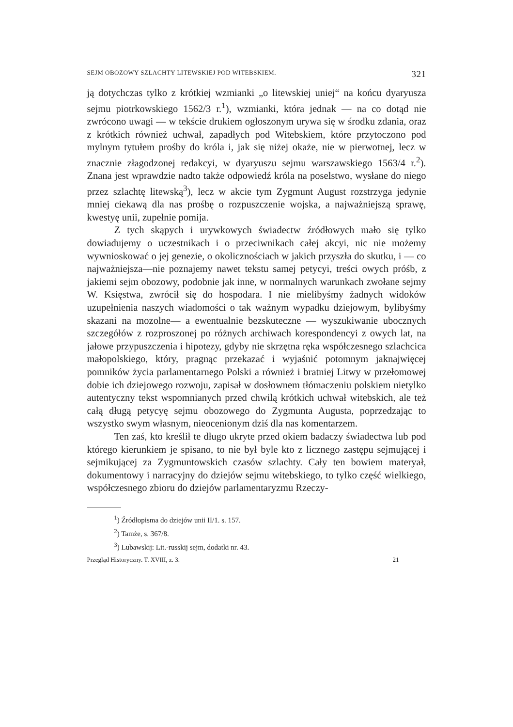SEJM OBOZOWY SZLACHTY LITEWSKIEJ POD WITEBSKIEM. 321
ją dotychczas tylko z krótkiej wzmianki „o litewskiej uniej“ na końcu dyaryusza sejmu piotrkowskiego 1562/3 r.<sup>1</sup>), wzmianki, która jednak — na co dotąd nie zwrócono uwagi — w tekście drukiem ogłoszonym urywa się w środku zdania, oraz z krótkich również uchwał, zapadłych pod Witebskiem, które przytoczono pod mylnym tytułem prośby do króla i, jak się niżej okaże, nie w pierwotnej, lecz w znacznie złagodzonej redakcyi, w dyaryuszu sejmu warszawskiego 1563/4 r.<sup>2</sup>). Znana jest wprawdzie nadto także odpowiedź króla na poselstwo, wysłane do niego przez szlachtę litewską<sup>3</sup>), lecz w akcie tym Zygmunt August rozstrzyga jedynie mniej ciekawą dla nas prośbę o rozpuszczenie wojska, a najważniejszą sprawę, kwestyę unii, zupełnie pomija.
Z tych skąpych i urywkowych świadectw źródłowych mało się tylko dowiadujemy o uczestnikach i o przeciwnikach całej akcyi, nic nie możemy wywnioskować o jej genezie, o okolicznościach w jakich przyszła do skutku, i — co najważniejsza—nie poznajemy nawet tekstu samej petycyi, treści owych próśb, z jakiemi sejm obozowy, podobnie jak inne, w normalnych warunkach zwołane sejmy W. Księstwa, zwrócił się do hospodara. I nie mielibyśmy żadnych widoków uzupełnienia naszych wiadomości o tak ważnym wypadku dziejowym, bylibyśmy skazani na mozolne— a ewentualnie bezskuteczne — wyszukiwanie ubocznych szczegółów z rozproszonej po różnych archiwach korespondencyi z owych lat, na jałowe przypuszczenia i hipotezy, gdyby nie skrzętna ręka współczesnego szlachcica małopolskiego, który, pragnąc przekazać i wyjaśnić potomnym jaknajwięcej pomników życia parlamentarnego Polski a również i bratniej Litwy w przełomowej dobie ich dziejowego rozwoju, zapisał w dosłownem tłómaczeniu polskiem nietylko autentyczny tekst wspomnianych przed chwilą krótkich uchwał witebskich, ale też całą długą petycyę sejmu obozowego do Zygmunta Augusta, poprzedzając to wszystko swym własnym, nieocenionym dziś dla nas komentarzem.
Ten zaś, kto kreślił te długo ukryte przed okiem badaczy świadectwa lub pod którego kierunkiem je spisano, to nie był byle kto z licznego zastępu sejmującej i sejmikującej za Zygmuntowskich czasów szlachty. Cały ten bowiem materyał, dokumentowy i narracyjny do dziejów sejmu witebskiego, to tylko część wielkiego, współczesnego zbioru do dziejów parlamentaryzmu Rzeczy-
<sup>1</sup>) Źródłopisma do dziejów unii II/1. s. 157.
<sup>2</sup>) Tamże, s. 367/8.
<sup>3</sup>) Lubawskij: Lit.-russkij sejm, dodatki nr. 43.
Przegląd Historyczny. T. XVIII, z. 3. 21